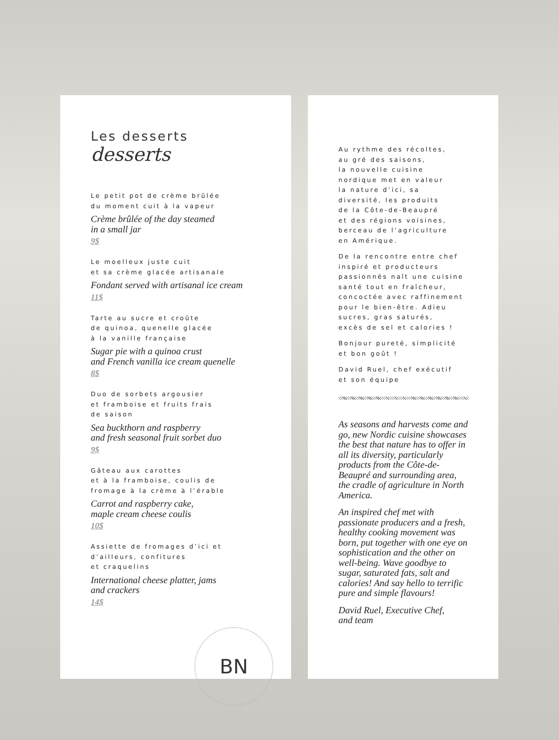Les desserts
desserts
Le petit pot de crème brûlée
du moment cuit à la vapeur
Crème brûlée of the day steamed
in a small jar
9$
Le moelleux juste cuit
et sa crème glacée artisanale
Fondant served with artisanal ice cream
11$
Tarte au sucre et croûte
de quinoa, quenelle glacée
à la vanille française
Sugar pie with a quinoa crust
and French vanilla ice cream quenelle
8$
Duo de sorbets argousier
et framboise et fruits frais
de saison
Sea buckthorn and raspberry
and fresh seasonal fruit sorbet duo
9$
Gâteau aux carottes
et à la framboise, coulis de
fromage à la crème à l’érable
Carrot and raspberry cake,
maple cream cheese coulis
10$
Assiette de fromages d’ici et
d’ailleurs, confitures
et craquelins
International cheese platter, jams
and crackers
14$
BN
Au rythme des récoltes,
au gré des saisons,
la nouvelle cuisine
nordique met en valeur
la nature d’ici, sa
diversité, les produits
de la Côte-de-Beaupré
et des régions voisines,
berceau de l’agriculture
en Amérique.
De la rencontre entre chef
inspiré et producteurs
passionnés naît une cuisine
santé tout en fraîcheur,
concoctée avec raffinement
pour le bien-être. Adieu
sucres, gras saturés,
excès de sel et calories !
Bonjour pureté, simplicité
et bon goût !
David Ruel, chef exécutif
et son équipe
As seasons and harvests come and go, new Nordic cuisine showcases the best that nature has to offer in all its diversity, particularly products from the Côte-de-Beaupré and surrounding area, the cradle of agriculture in North America.
An inspired chef met with passionate producers and a fresh, healthy cooking movement was born, put together with one eye on sophistication and the other on well-being. Wave goodbye to sugar, saturated fats, salt and calories! And say hello to terrific pure and simple flavours!
David Ruel, Executive Chef,
and team